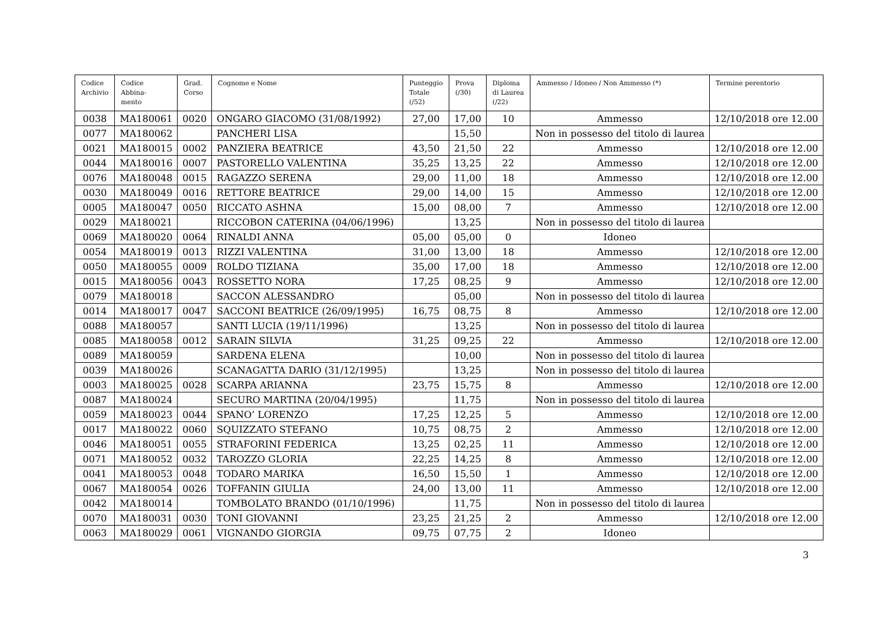| Codice Archivio | Codice Abbina- mento | Grad. Corso | Cognome e Nome | Punteggio Totale (/52) | Prova (/30) | Diploma di Laurea (/22) | Ammesso / Idoneo / Non Ammesso (*) | Termine perentorio |
| --- | --- | --- | --- | --- | --- | --- | --- | --- |
| 0038 | MA180061 | 0020 | ONGARO GIACOMO (31/08/1992) | 27,00 | 17,00 | 10 | Ammesso | 12/10/2018 ore 12.00 |
| 0077 | MA180062 | | PANCHERI LISA | | 15,50 | | Non in possesso del titolo di laurea | |
| 0021 | MA180015 | 0002 | PANZIERA BEATRICE | 43,50 | 21,50 | 22 | Ammesso | 12/10/2018 ore 12.00 |
| 0044 | MA180016 | 0007 | PASTORELLO VALENTINA | 35,25 | 13,25 | 22 | Ammesso | 12/10/2018 ore 12.00 |
| 0076 | MA180048 | 0015 | RAGAZZO SERENA | 29,00 | 11,00 | 18 | Ammesso | 12/10/2018 ore 12.00 |
| 0030 | MA180049 | 0016 | RETTORE BEATRICE | 29,00 | 14,00 | 15 | Ammesso | 12/10/2018 ore 12.00 |
| 0005 | MA180047 | 0050 | RICCATO ASHNA | 15,00 | 08,00 | 7 | Ammesso | 12/10/2018 ore 12.00 |
| 0029 | MA180021 | | RICCOBON CATERINA (04/06/1996) | | 13,25 | | Non in possesso del titolo di laurea | |
| 0069 | MA180020 | 0064 | RINALDI ANNA | 05,00 | 05,00 | 0 | Idoneo | |
| 0054 | MA180019 | 0013 | RIZZI VALENTINA | 31,00 | 13,00 | 18 | Ammesso | 12/10/2018 ore 12.00 |
| 0050 | MA180055 | 0009 | ROLDO TIZIANA | 35,00 | 17,00 | 18 | Ammesso | 12/10/2018 ore 12.00 |
| 0015 | MA180056 | 0043 | ROSSETTO NORA | 17,25 | 08,25 | 9 | Ammesso | 12/10/2018 ore 12.00 |
| 0079 | MA180018 | | SACCON ALESSANDRO | | 05,00 | | Non in possesso del titolo di laurea | |
| 0014 | MA180017 | 0047 | SACCONI BEATRICE (26/09/1995) | 16,75 | 08,75 | 8 | Ammesso | 12/10/2018 ore 12.00 |
| 0088 | MA180057 | | SANTI LUCIA (19/11/1996) | | 13,25 | | Non in possesso del titolo di laurea | |
| 0085 | MA180058 | 0012 | SARAIN SILVIA | 31,25 | 09,25 | 22 | Ammesso | 12/10/2018 ore 12.00 |
| 0089 | MA180059 | | SARDENA ELENA | | 10,00 | | Non in possesso del titolo di laurea | |
| 0039 | MA180026 | | SCANAGATTA DARIO (31/12/1995) | | 13,25 | | Non in possesso del titolo di laurea | |
| 0003 | MA180025 | 0028 | SCARPA ARIANNA | 23,75 | 15,75 | 8 | Ammesso | 12/10/2018 ore 12.00 |
| 0087 | MA180024 | | SECURO MARTINA (20/04/1995) | | 11,75 | | Non in possesso del titolo di laurea | |
| 0059 | MA180023 | 0044 | SPANO’ LORENZO | 17,25 | 12,25 | 5 | Ammesso | 12/10/2018 ore 12.00 |
| 0017 | MA180022 | 0060 | SQUIZZATO STEFANO | 10,75 | 08,75 | 2 | Ammesso | 12/10/2018 ore 12.00 |
| 0046 | MA180051 | 0055 | STRAFORINI FEDERICA | 13,25 | 02,25 | 11 | Ammesso | 12/10/2018 ore 12.00 |
| 0071 | MA180052 | 0032 | TAROZZO GLORIA | 22,25 | 14,25 | 8 | Ammesso | 12/10/2018 ore 12.00 |
| 0041 | MA180053 | 0048 | TODARO MARIKA | 16,50 | 15,50 | 1 | Ammesso | 12/10/2018 ore 12.00 |
| 0067 | MA180054 | 0026 | TOFFANIN GIULIA | 24,00 | 13,00 | 11 | Ammesso | 12/10/2018 ore 12.00 |
| 0042 | MA180014 | | TOMBOLATO BRANDO (01/10/1996) | | 11,75 | | Non in possesso del titolo di laurea | |
| 0070 | MA180031 | 0030 | TONI GIOVANNI | 23,25 | 21,25 | 2 | Ammesso | 12/10/2018 ore 12.00 |
| 0063 | MA180029 | 0061 | VIGNANDO GIORGIA | 09,75 | 07,75 | 2 | Idoneo | |
3